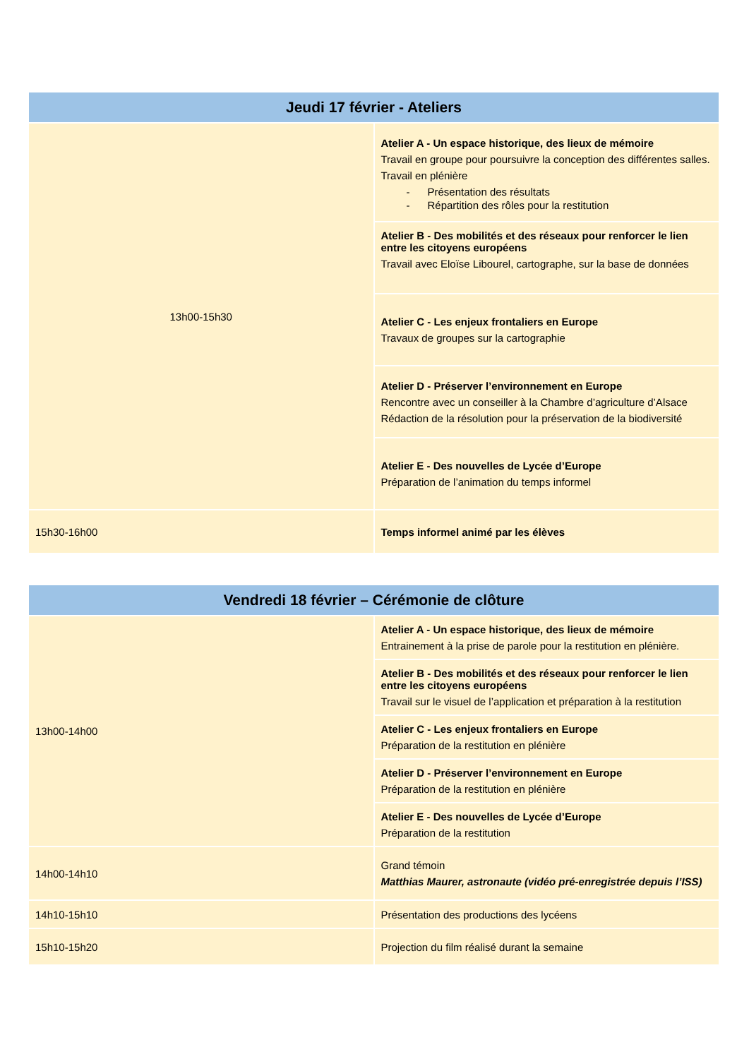| Jeudi 17 février - Ateliers | |
| --- | --- |
| 13h00-15h30 | Atelier A - Un espace historique, des lieux de mémoire Travail en groupe pour poursuivre la conception des différentes salles. Travail en plénière - Présentation des résultats - Répartition des rôles pour la restitution |
| | Atelier B - Des mobilités et des réseaux pour renforcer le lien entre les citoyens européens Travail avec Eloïse Libourel, cartographe, sur la base de données |
| | Atelier C - Les enjeux frontaliers en Europe Travaux de groupes sur la cartographie |
| | Atelier D - Préserver l’environnement en Europe Rencontre avec un conseiller à la Chambre d’agriculture d’Alsace Rédaction de la résolution pour la préservation de la biodiversité |
| | Atelier E - Des nouvelles de Lycée d’Europe Préparation de l’animation du temps informel |
| 15h30-16h00 | Temps informel animé par les élèves |
| Vendredi 18 février – Cérémonie de clôture | |
| --- | --- |
| 13h00-14h00 | Atelier A - Un espace historique, des lieux de mémoire Entrainement à la prise de parole pour la restitution en plénière. |
| | Atelier B - Des mobilités et des réseaux pour renforcer le lien entre les citoyens européens Travail sur le visuel de l’application et préparation à la restitution |
| | Atelier C - Les enjeux frontaliers en Europe Préparation de la restitution en plénière |
| | Atelier D - Préserver l’environnement en Europe Préparation de la restitution en plénière |
| | Atelier E - Des nouvelles de Lycée d’Europe Préparation de la restitution |
| 14h00-14h10 | Grand témoin Matthias Maurer, astronaute (vidéo pré-enregistrée depuis l’ISS) |
| 14h10-15h10 | Présentation des productions des lycéens |
| 15h10-15h20 | Projection du film réalisé durant la semaine |